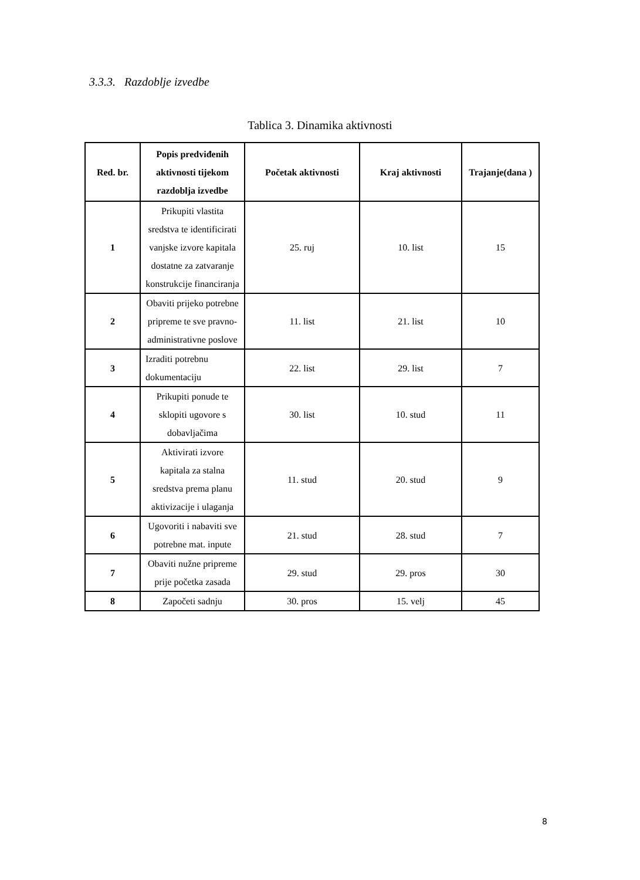3.3.3. Razdoblje izvedbe
Tablica 3. Dinamika aktivnosti
| Red. br. | Popis predviđenih aktivnosti tijekom razdoblja izvedbe | Početak aktivnosti | Kraj aktivnosti | Trajanje(dana ) |
| --- | --- | --- | --- | --- |
| 1 | Prikupiti vlastita sredstva te identificirati vanjske izvore kapitala dostatne za zatvaranje konstrukcije financiranja | 25. ruj | 10. list | 15 |
| 2 | Obaviti prijeko potrebne pripreme te sve pravno-administrativne poslove | 11. list | 21. list | 10 |
| 3 | Izraditi potrebnu dokumentaciju | 22. list | 29. list | 7 |
| 4 | Prikupiti ponude te sklopiti ugovore s dobavljačima | 30. list | 10. stud | 11 |
| 5 | Aktivirati izvore kapitala za stalna sredstva prema planu aktivizacije i ulaganja | 11. stud | 20. stud | 9 |
| 6 | Ugovoriti i nabaviti sve potrebne mat. inpute | 21. stud | 28. stud | 7 |
| 7 | Obaviti nužne pripreme prije početka zasada | 29. stud | 29. pros | 30 |
| 8 | Započeti sadnju | 30. pros | 15. velj | 45 |
8